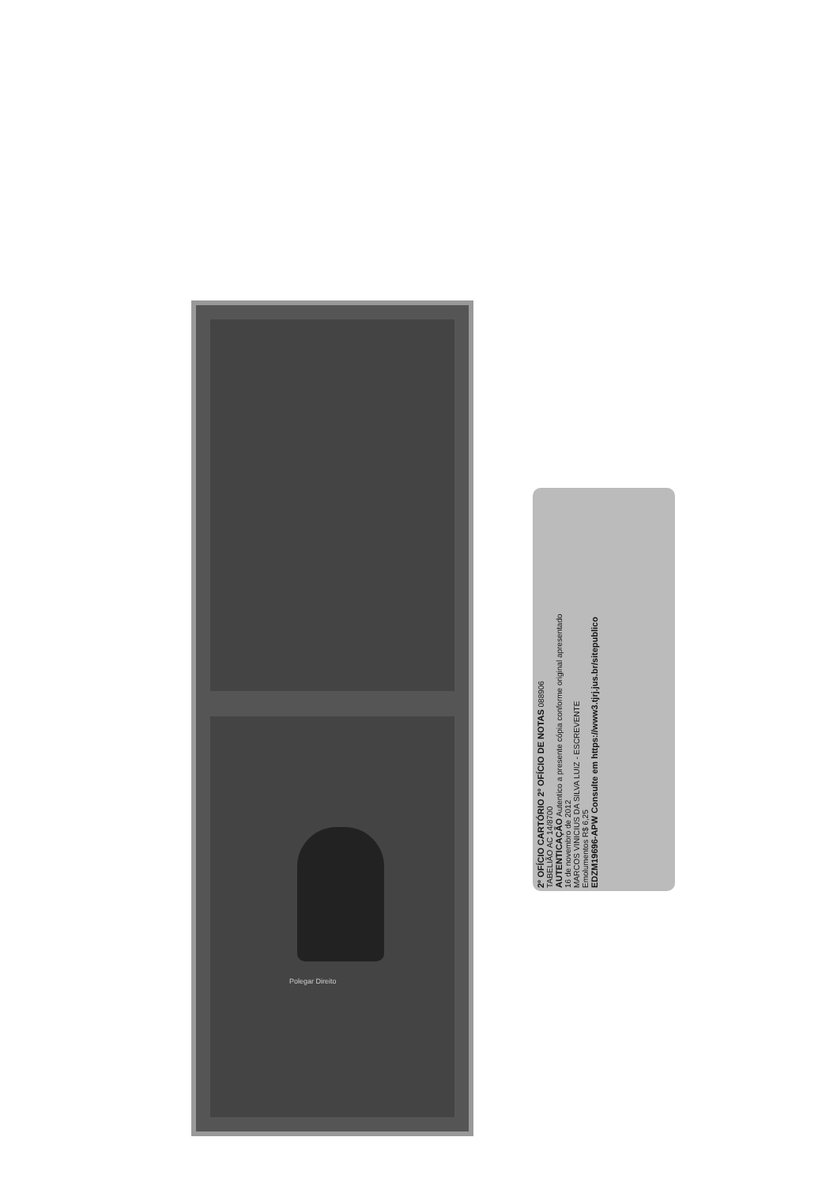Polegar Direito
2º OFÍCIO CARTÓRIO 2º OFÍCIO DE NOTAS 088906
TABELIÃO AC 14/8700
AUTENTICAÇÃO Autentico a presente cópia conforme original apresentado
16 de novembro de 2012
MARCOS VINICIUS DA SILVA LUIZ - ESCREVENTE
Emolumentos R$ 6,25
EDZM19696-APW Consulte em https://www3.tjrj.jus.br/sitepublico